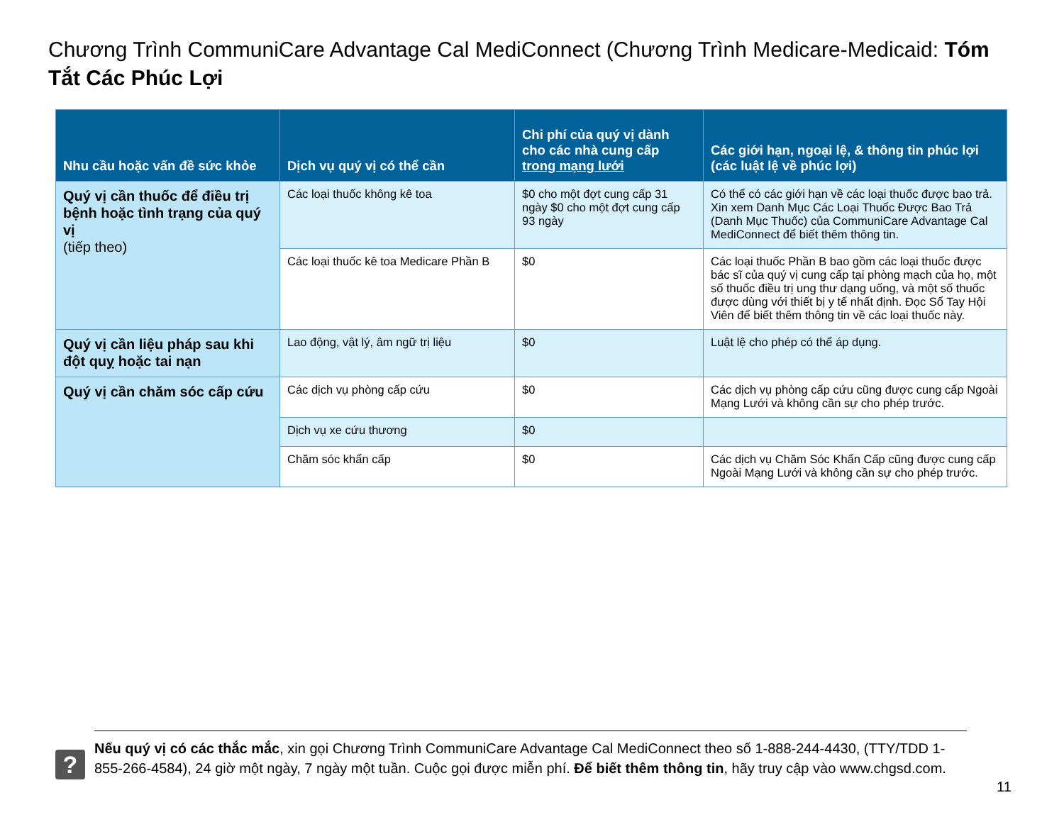Chương Trình CommuniCare Advantage Cal MediConnect (Chương Trình Medicare-Medicaid: Tóm Tắt Các Phúc Lợi
| Nhu cầu hoặc vấn đề sức khỏe | Dịch vụ quý vị có thể cần | Chi phí của quý vị dành cho các nhà cung cấp trong mạng lưới | Các giới hạn, ngoại lệ, & thông tin phúc lợi (các luật lệ về phúc lợi) |
| --- | --- | --- | --- |
| Quý vị cần thuốc để điều trị bệnh hoặc tình trạng của quý vị (tiếp theo) | Các loại thuốc không kê toa | $0 cho một đợt cung cấp 31 ngày $0 cho một đợt cung cấp 93 ngày | Có thể có các giới hạn về các loại thuốc được bao trả. Xin xem Danh Mục Các Loại Thuốc Được Bao Trả (Danh Mục Thuốc) của CommuniCare Advantage Cal MediConnect để biết thêm thông tin. |
| | Các loại thuốc kê toa Medicare Phần B | $0 | Các loại thuốc Phần B bao gồm các loại thuốc được bác sĩ của quý vị cung cấp tại phòng mạch của họ, một số thuốc điều trị ung thư dạng uống, và một số thuốc được dùng với thiết bị y tế nhất định. Đọc Sổ Tay Hội Viên để biết thêm thông tin về các loại thuốc này. |
| Quý vị cần liệu pháp sau khi đột quỵ hoặc tai nạn | Lao động, vật lý, âm ngữ trị liệu | $0 | Luật lệ cho phép có thể áp dụng. |
| Quý vị cần chăm sóc cấp cứu | Các dịch vụ phòng cấp cứu | $0 | Các dịch vụ phòng cấp cứu cũng được cung cấp Ngoài Mạng Lưới và không cần sự cho phép trước. |
| | Dịch vụ xe cứu thương | $0 | |
| | Chăm sóc khẩn cấp | $0 | Các dịch vụ Chăm Sóc Khẩn Cấp cũng được cung cấp Ngoài Mạng Lưới và không cần sự cho phép trước. |
?
Nếu quý vị có các thắc mắc, xin gọi Chương Trình CommuniCare Advantage Cal MediConnect theo số 1-888-244-4430, (TTY/TDD 1-855-266-4584), 24 giờ một ngày, 7 ngày một tuần. Cuộc gọi được miễn phí. Để biết thêm thông tin, hãy truy cập vào www.chgsd.com.
11